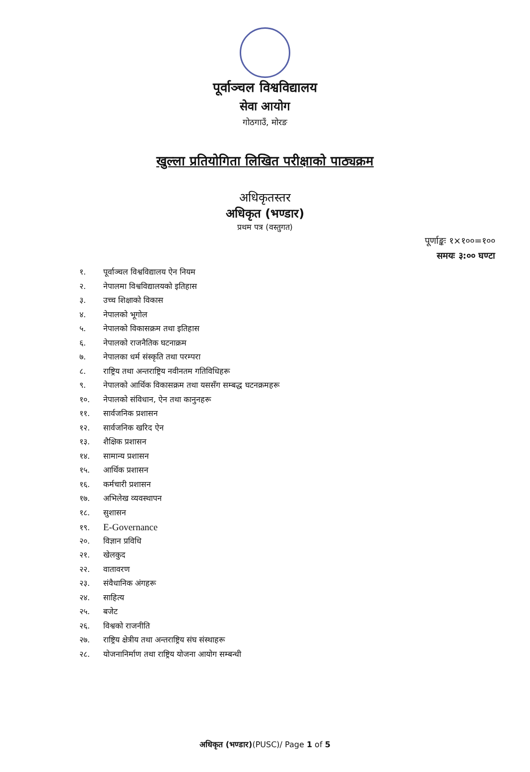पूर्वाञ्चल विश्वविद्यालय
सेवा आयोग
गोठगाउँ, मोरङ
खुल्ला प्रतियोगिता लिखित परीक्षाको पाठ्यक्रम
अधिकृतस्तर
अधिकृत (भण्डार)
प्रथम पत्र (वस्तुगत)
पूर्णाङ्कः १×१००=१००
समयः ३:०० घण्टा
१. पूर्वाञ्चल विश्वविद्यालय ऐन नियम
२. नेपालमा विश्वविद्यालयको इतिहास
३. उच्च शिक्षाको विकास
४. नेपालको भूगोल
५. नेपालको विकासक्रम तथा इतिहास
६. नेपालको राजनैतिक घटनाक्रम
७. नेपालका धर्म संस्कृति तथा परम्परा
८. राष्ट्रिय तथा अन्तराष्ट्रिय नवीनतम गतिविधिहरू
९. नेपालको आर्थिक विकासक्रम तथा यससँग सम्बद्ध घटनक्रमहरू
१०. नेपालको संविधान, ऐन तथा कानुनहरू
११. सार्वजनिक प्रशासन
१२. सार्वजनिक खरिद ऐन
१३. शैक्षिक प्रशासन
१४. सामान्य प्रशासन
१५. आर्थिक प्रशासन
१६. कर्मचारी प्रशासन
१७. अभिलेख व्यवस्थापन
१८. सुशासन
१९. E-Governance
२०. विज्ञान प्रविधि
२१. खेलकुद
२२. वातावरण
२३. संवैधानिक अंगहरू
२४. साहित्य
२५. बजेट
२६. विश्वको राजनीति
२७. राष्ट्रिय क्षेत्रीय तथा अन्तराष्ट्रिय संघ संस्थाहरू
२८. योजनानिर्माण तथा राष्ट्रिय योजना आयोग सम्बन्धी
अधिकृत (भण्डार)(PUSC)/ Page 1 of 5